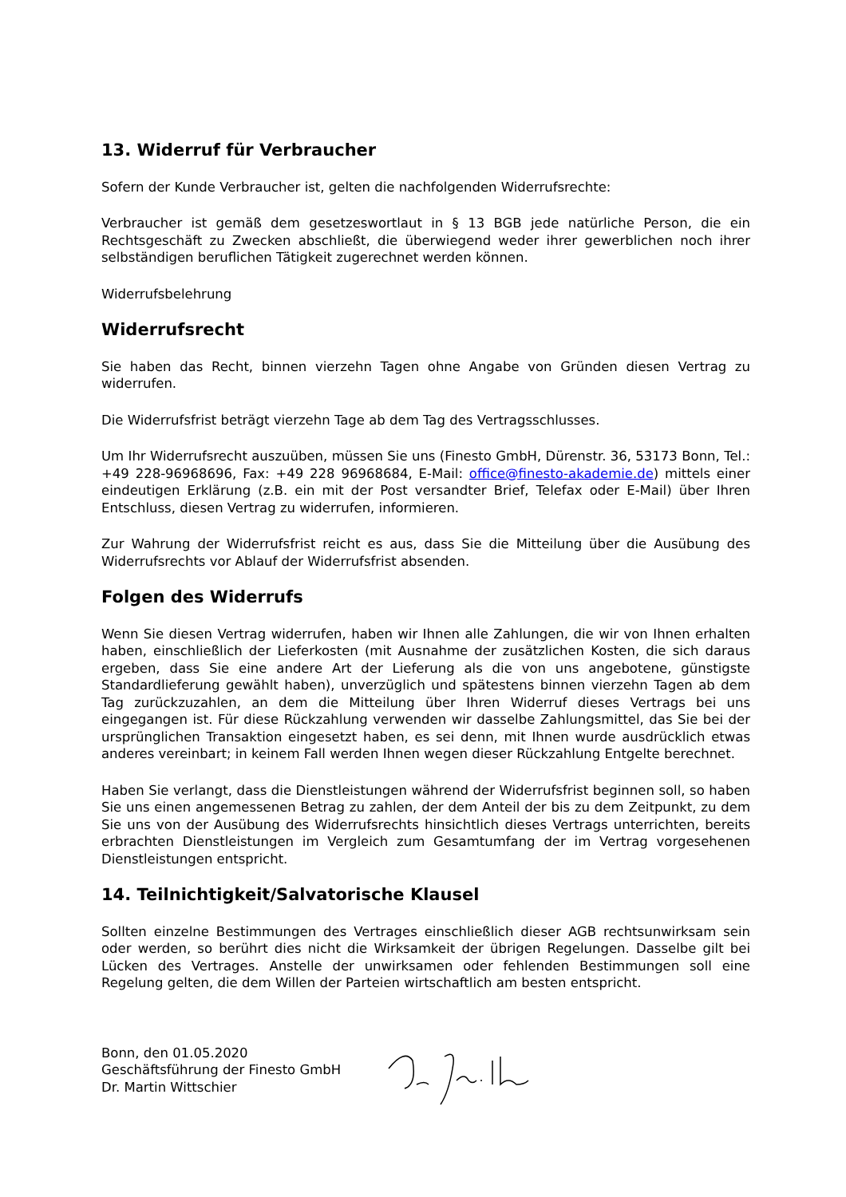13. Widerruf für Verbraucher
Sofern der Kunde Verbraucher ist, gelten die nachfolgenden Widerrufsrechte:
Verbraucher ist gemäß dem gesetzeswortlaut in § 13 BGB jede natürliche Person, die ein Rechtsgeschäft zu Zwecken abschließt, die überwiegend weder ihrer gewerblichen noch ihrer selbständigen beruflichen Tätigkeit zugerechnet werden können.
Widerrufsbelehrung
Widerrufsrecht
Sie haben das Recht, binnen vierzehn Tagen ohne Angabe von Gründen diesen Vertrag zu widerrufen.
Die Widerrufsfrist beträgt vierzehn Tage ab dem Tag des Vertragsschlusses.
Um Ihr Widerrufsrecht auszuüben, müssen Sie uns (Finesto GmbH, Dürenstr. 36, 53173 Bonn, Tel.: +49 228-96968696, Fax: +49 228 96968684, E-Mail: office@finesto-akademie.de) mittels einer eindeutigen Erklärung (z.B. ein mit der Post versandter Brief, Telefax oder E-Mail) über Ihren Entschluss, diesen Vertrag zu widerrufen, informieren.
Zur Wahrung der Widerrufsfrist reicht es aus, dass Sie die Mitteilung über die Ausübung des Widerrufsrechts vor Ablauf der Widerrufsfrist absenden.
Folgen des Widerrufs
Wenn Sie diesen Vertrag widerrufen, haben wir Ihnen alle Zahlungen, die wir von Ihnen erhalten haben, einschließlich der Lieferkosten (mit Ausnahme der zusätzlichen Kosten, die sich daraus ergeben, dass Sie eine andere Art der Lieferung als die von uns angebotene, günstigste Standardlieferung gewählt haben), unverzüglich und spätestens binnen vierzehn Tagen ab dem Tag zurückzuzahlen, an dem die Mitteilung über Ihren Widerruf dieses Vertrags bei uns eingegangen ist. Für diese Rückzahlung verwenden wir dasselbe Zahlungsmittel, das Sie bei der ursprünglichen Transaktion eingesetzt haben, es sei denn, mit Ihnen wurde ausdrücklich etwas anderes vereinbart; in keinem Fall werden Ihnen wegen dieser Rückzahlung Entgelte berechnet.
Haben Sie verlangt, dass die Dienstleistungen während der Widerrufsfrist beginnen soll, so haben Sie uns einen angemessenen Betrag zu zahlen, der dem Anteil der bis zu dem Zeitpunkt, zu dem Sie uns von der Ausübung des Widerrufsrechts hinsichtlich dieses Vertrags unterrichten, bereits erbrachten Dienstleistungen im Vergleich zum Gesamtumfang der im Vertrag vorgesehenen Dienstleistungen entspricht.
14. Teilnichtigkeit/Salvatorische Klausel
Sollten einzelne Bestimmungen des Vertrages einschließlich dieser AGB rechtsunwirksam sein oder werden, so berührt dies nicht die Wirksamkeit der übrigen Regelungen. Dasselbe gilt bei Lücken des Vertrages. Anstelle der unwirksamen oder fehlenden Bestimmungen soll eine Regelung gelten, die dem Willen der Parteien wirtschaftlich am besten entspricht.
Bonn, den 01.05.2020
Geschäftsführung der Finesto GmbH
Dr. Martin Wittschier